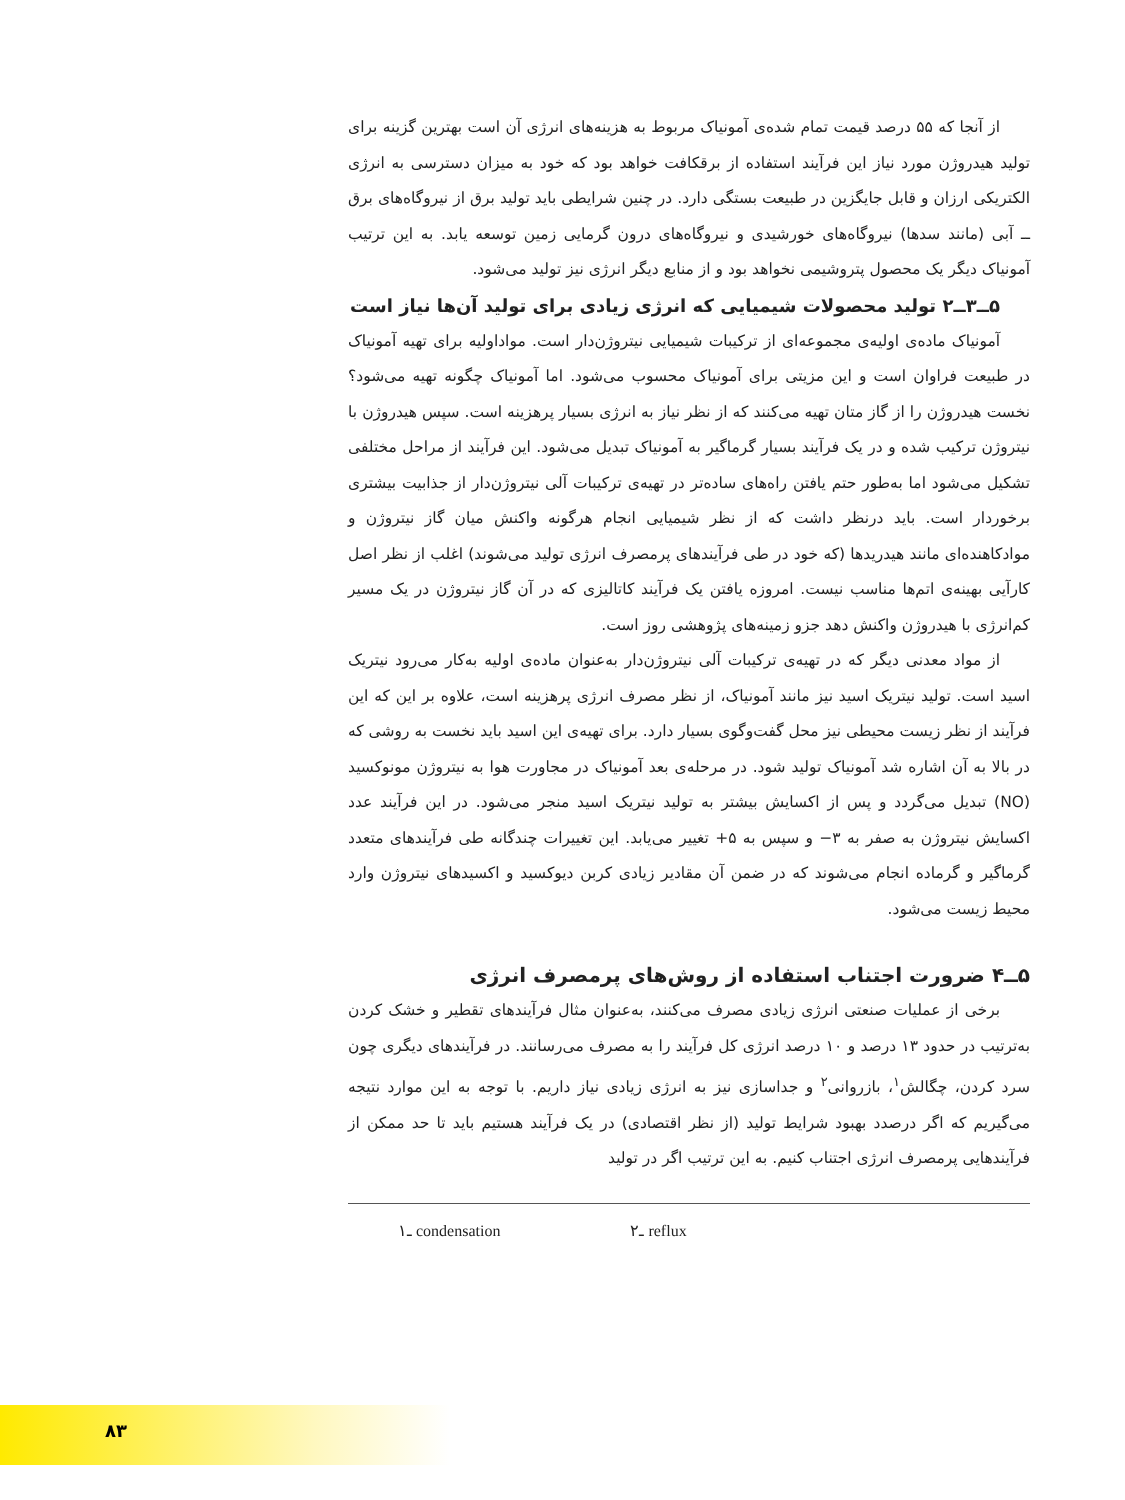از آنجا که ۵۵ درصد قیمت تمام شده‌ی آمونیاک مربوط به هزینه‌های انرژی آن است بهترین گزینه برای تولید هیدروژن مورد نیاز این فرآیند استفاده از برقکافت خواهد بود که خود به میزان دسترسی به انرژی الکتریکی ارزان و قابل جایگزین در طبیعت بستگی دارد. در چنین شرایطی باید تولید برق از نیروگاه‌های برق ــ آبی (مانند سدها) نیروگاه‌های خورشیدی و نیروگاه‌های درون گرمایی زمین توسعه یابد. به این ترتیب آمونیاک دیگر یک محصول پتروشیمی نخواهد بود و از منابع دیگر انرژی نیز تولید می‌شود.
۵ــ۳ــ۲ تولید محصولات شیمیایی که انرژی زیادی برای تولید آن‌ها نیاز است
آمونیاک ماده‌ی اولیه‌ی مجموعه‌ای از ترکیبات شیمیایی نیتروژن‌دار است. مواداولیه برای تهیه آمونیاک در طبیعت فراوان است و این مزیتی برای آمونیاک محسوب می‌شود. اما آمونیاک چگونه تهیه می‌شود؟ نخست هیدروژن را از گاز متان تهیه می‌کنند که از نظر نیاز به انرژی بسیار پرهزینه است. سپس هیدروژن با نیتروژن ترکیب شده و در یک فرآیند بسیار گرماگیر به آمونیاک تبدیل می‌شود. این فرآیند از مراحل مختلفی تشکیل می‌شود اما به‌طور حتم یافتن راه‌های ساده‌تر در تهیه‌ی ترکیبات آلی نیتروژن‌دار از جذابیت بیشتری برخوردار است. باید درنظر داشت که از نظر شیمیایی انجام هرگونه واکنش میان گاز نیتروژن و موادکاهنده‌ای مانند هیدریدها (که خود در طی فرآیندهای پرمصرف انرژی تولید می‌شوند) اغلب از نظر اصل کارآیی بهینه‌ی اتم‌ها مناسب نیست. امروزه یافتن یک فرآیند کاتالیزی که در آن گاز نیتروژن در یک مسیر کم‌انرژی با هیدروژن واکنش دهد جزو زمینه‌های پژوهشی روز است.
از مواد معدنی دیگر که در تهیه‌ی ترکیبات آلی نیتروژن‌دار به‌عنوان ماده‌ی اولیه به‌کار می‌رود نیتریک اسید است. تولید نیتریک اسید نیز مانند آمونیاک، از نظر مصرف انرژی پرهزینه است، علاوه بر این که این فرآیند از نظر زیست محیطی نیز محل گفت‌وگوی بسیار دارد. برای تهیه‌ی این اسید باید نخست به روشی که در بالا به آن اشاره شد آمونیاک تولید شود. در مرحله‌ی بعد آمونیاک در مجاورت هوا به نیتروژن مونوکسید (NO) تبدیل می‌گردد و پس از اکسایش بیشتر به تولید نیتریک اسید منجر می‌شود. در این فرآیند عدد اکسایش نیتروژن به صفر به ۳− و سپس به ۵+ تغییر می‌یابد. این تغییرات چندگانه طی فرآیندهای متعدد گرماگیر و گرماده انجام می‌شوند که در ضمن آن مقادیر زیادی کربن دیوکسید و اکسیدهای نیتروژن وارد محیط زیست می‌شود.
۵ــ۴ ضرورت اجتناب استفاده از روش‌های پرمصرف انرژی
برخی از عملیات صنعتی انرژی زیادی مصرف می‌کنند، به‌عنوان مثال فرآیندهای تقطیر و خشک کردن به‌ترتیب در حدود ۱۳ درصد و ۱۰ درصد انرژی کل فرآیند را به مصرف می‌رسانند. در فرآیندهای دیگری چون سرد کردن، چگالش<sup>۱</sup>، بازروانی<sup>۲</sup> و جداسازی نیز به انرژی زیادی نیاز داریم. با توجه به این موارد نتیجه می‌گیریم که اگر درصدد بهبود شرایط تولید (از نظر اقتصادی) در یک فرآیند هستیم باید تا حد ممکن از فرآیندهایی پرمصرف انرژی اجتناب کنیم. به این ترتیب اگر در تولید
۱ـ condensation ۲ـ reflux
۸۳